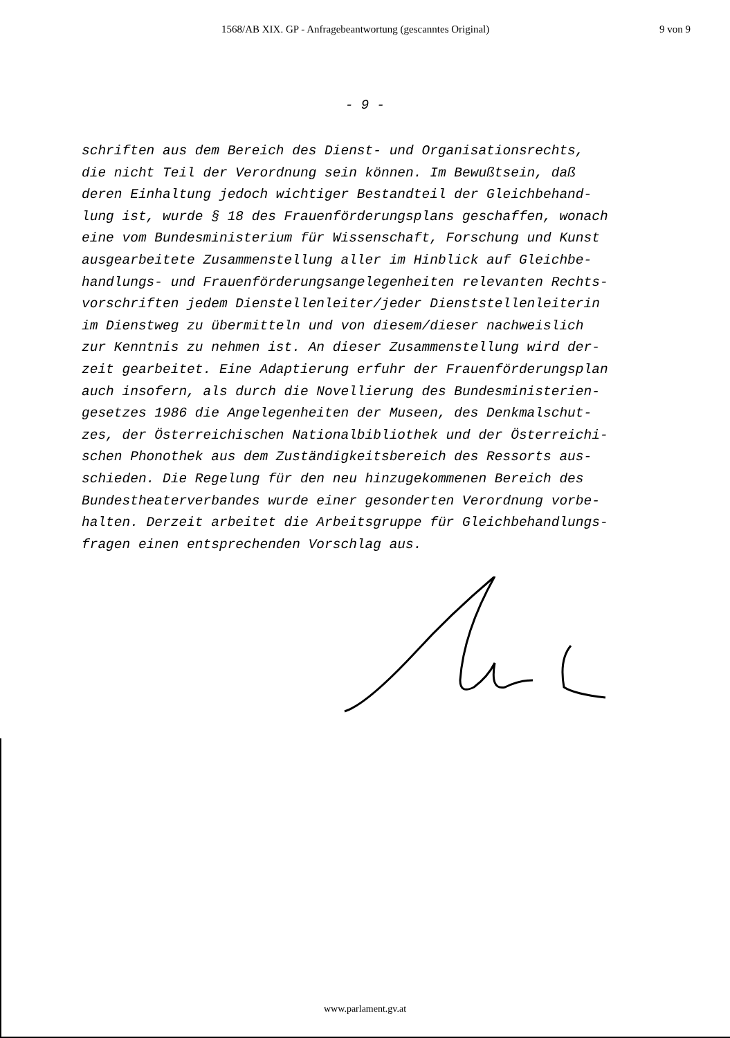1568/AB XIX. GP - Anfragebeantwortung (gescanntes Original) 9 von 9
- 9 -
schriften aus dem Bereich des Dienst- und Organisationsrechts, die nicht Teil der Verordnung sein können. Im Bewußtsein, daß deren Einhaltung jedoch wichtiger Bestandteil der Gleichbehand- lung ist, wurde § 18 des Frauenförderungsplans geschaffen, wonach eine vom Bundesministerium für Wissenschaft, Forschung und Kunst ausgearbeitete Zusammenstellung aller im Hinblick auf Gleichbe- handlungs- und Frauenförderungsangelegenheiten relevanten Rechts- vorschriften jedem Dienstellenleiter/jeder Dienststellenleiterin im Dienstweg zu übermitteln und von diesem/dieser nachweislich zur Kenntnis zu nehmen ist. An dieser Zusammenstellung wird der- zeit gearbeitet. Eine Adaptierung erfuhr der Frauenförderungsplan auch insofern, als durch die Novellierung des Bundesministerien- gesetzes 1986 die Angelegenheiten der Museen, des Denkmalschut- zes, der Österreichischen Nationalbibliothek und der Österreichi- schen Phonothek aus dem Zuständigkeitsbereich des Ressorts aus- schieden. Die Regelung für den neu hinzugekommenen Bereich des Bundestheaterverbandes wurde einer gesonderten Verordnung vorbe- halten. Derzeit arbeitet die Arbeitsgruppe für Gleichbehandlungs- fragen einen entsprechenden Vorschlag aus.
www.parlament.gv.at